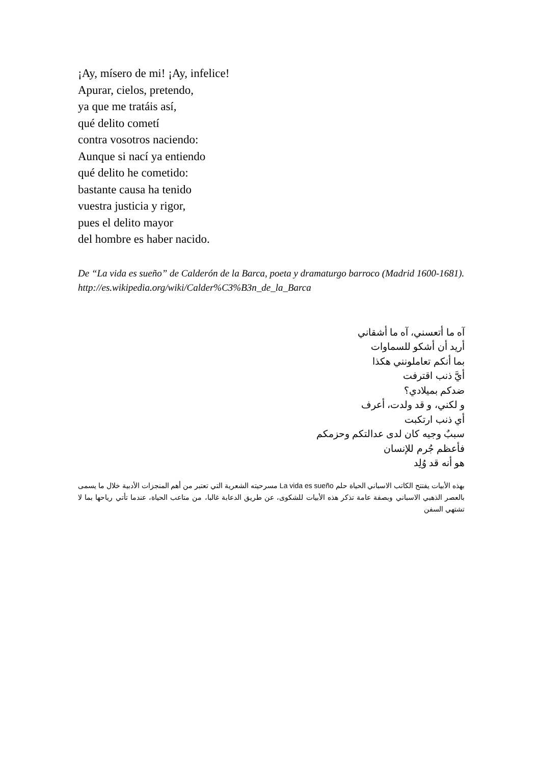¡Ay, mísero de mi! ¡Ay, infelice!
Apurar, cielos, pretendo,
ya que me tratáis así,
qué delito cometí
contra vosotros naciendo:
Aunque si nací ya entiendo
qué delito he cometido:
bastante causa ha tenido
vuestra justicia y rigor,
pues el delito mayor
del hombre es haber nacido.
De “La vida es sueño” de Calderón de la Barca, poeta y dramaturgo barroco (Madrid 1600-1681). http://es.wikipedia.org/wiki/Calder%C3%B3n_de_la_Barca
آه ما أتعسني، آه ما أشقاني
أريد أن أشكو للسماوات
بما أنكم تعاملونني هكذا
أيَّ ذنب اقترفت
ضدكم بميلادي؟
و لكني، و قد ولدت، أعرف
أي ذنب ارتكبت
سببٌ وجيه كان لدى عدالتكم وحزمكم
فأعظم جُرم للإنسان
هو أنه قد وُلِد
بهذه الأبيات يفتتح الكاتب الاسباني الحياة حلم La vida es sueño مسرحيته الشعرية التي تعتبر من أهم المنجزات الأدبية خلال ما يسمى بالعصر الذهبي الاسباني وبصفة عامة تذكر هذه الأبيات للشكوى، عن طريق الدعابة غالبا، من متاعب الحياة، عندما تأتي رياحها بما لا تشتهي السفن